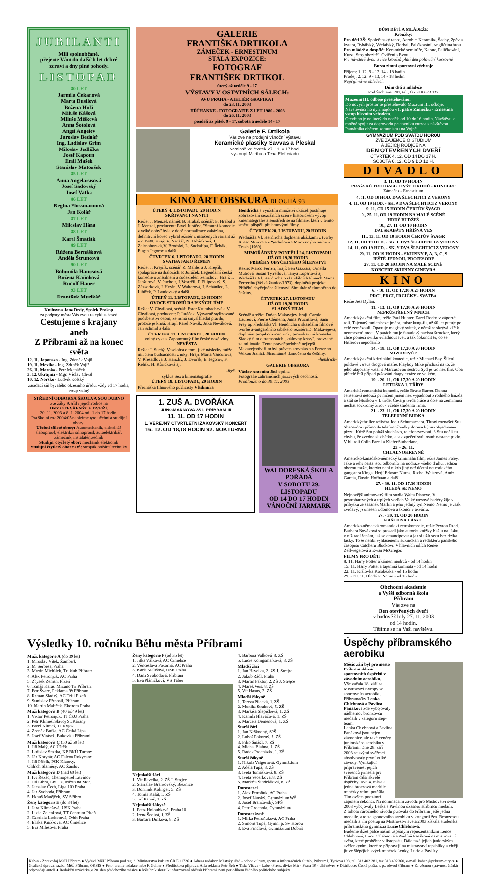JUBILANTI
Milí spoluobčané,
přejeme Vám do dalších let dobré zdraví a dny plné pohody.
LISTOPAD
80 LET
Jarmila Čekanová
Marta Dusilová
Božena Holá
Miluše Kášová
Miluše Míšková
Anna Šotolová
Angel Angelov
Jaroslav Bednář
Ing. Ladislav Grim
Miloslav Jedlička
Josef Kapoun
Emil Mašek
Stanislav Matoušek
85 LET
Anna Angelarasová
Josef Sadovský
Josef Vatka
86 LET
Regina Flossmannová
Jan Kolář
87 LET
Miloslav Hána
88 LET
Karel Šmatlák
89 LET
Růžena Bernášková
Anděla Štruncová
90 LET
Bohumila Hanusová
Božena Kaňoková
Rudolf Hauer
93 LET
František Muzikář
Knihovna Jana Drdy, Spolek Prokop
za podpory města Vás zvou na cyklus besed
Cestujeme s krajany
aneb
Z Příbrami až na konec světa
12. 11. Japonsko - Ing. Zdeněk Vojíř
19. 11. Mexiko - Ing. Zdeněk Vojíř
26. 11. Maroko - Petr Macháček
3. 12. Ukrajina - Mgr. Václav Chval
10. 12. Norsko - Ludvík Kolský
zasedací síň bývalého okresního úřadu, vždy od 17 hodin, vstup volný
STŘEDNÍ ODBORNÁ ŠKOLA A SOU DUBNO
zve žáky 9. tříd i jejich rodiče na
DNY OTEVŘENÝCH DVEŘÍ.
20. 11. 2003 a 8. 1. 2004 od 11 do 17 hodin.
Pro školní rok 2004/05 nabízíme tyto učební a studijní obory:
Učební tříleté obory: Automechanik, elektrikář slaboproud, elektrikář silnoproud, autoelektrikář, zámečník, instalatér, zedník
Studijní čtyřletý obor: mechanik elektronik
Studijní čtyřletý obor SOŠ: strojník požární techniky
GALERIE
FRANTIŠKA DRTIKOLA
ZÁMEČEK - ERNESTINUM
STÁLÁ EXPOZICE:
FOTOGRAF
FRANTIŠEK DRTIKOL
úterý až neděle 9 - 17
VÝSTAVY V OSTATNÍCH SÁLECH:
AVU PRAHA - ATELIÉR GRAFIKA I
do 23. 11. 2003
JIŘÍ HANKE - FOTOGRAFIE Z LET 1980 - 2003
do 26. 11. 2003
pondělí až pátek 9 - 17, sobota a neděle 14 - 17
Galerie F. Drtikola
Vás zve na prodejní vánoční výstavu
Keramické plastiky Savvas a Pleskal
vernisáž ve čtvrtek 27. 11. v 17 hod.
vystoupí Martha a Tena Elefteriadu
KINO ART OBSKURA DLOUHÁ 93
ÚTERÝ 4. LISTOPADU, 20 HODIN
SKŘIVÁNCI NA NITI
Režie: J. Menzel, námět: B. Hrabal, scénář: B. Hrabal a J. Menzel, producent: Pavel Juráček. "Smutná komedie z velké doby" byla v době normalizace zakázána, definitivní konec vybral režisér z natočených variant až v r. 1989. Hrají: V. Neckář, N. Urbánková, J. Zelenohorská, V. Brodský, L. Suchařípa, F. Řehák, Eugen Jegorov a další
ČTVRTEK 6. LISTOPADU, 20 HODIN
SVATBA JAKO ŘEMEN
Režie: J. Krejčík, scénář: Z. Mahler a J. Krejčík, spolupráce na dialozích: P. Juráček. Legendární česká komedie o znásilnění a podezřelém ženichovi. Hrají: I. Janžurová, V. Pucholt, J. Vostrčil, F. Filipovský, S. Zázvorková, J. Hrzán, V. Walterová, J. Schánilec, L. Libíček, P. Landovský a další
ÚTERÝ 11. LISTOPADU, 20 HODIN
OVOCE STROMŮ RAJSKÝCH JÍME
Režie: V. Chytilová, scénář: Ester Krumbachová a V. Chytilová, producent: P. Juráček. Výtvarně stylizované podobenství o tom, že nemá smysl hledat pravdu, protože je krutá. Hrají: Karel Novák, Jitka Nováková, Jan Schmid a další
ČTVRTEK 13. LISTOPADU, 20 HODIN
volný cyklus Zapomenutý film české nové vlny
NEVĚSTA
Režie: J. Suchý. Veselohra o tom, jaké následky může mít čtení budoucnosti z ruky. Hrají: Marta Vančurová, V. Křesadlová, J. Hanzlík, J. Dvořák, E. Jegorov, F. Řehák, H. Růžičková aj.
-fryš-
cyklus Sex a kinematografie
ÚTERÝ 18. LISTOPADU, 20 HODIN
Přednáška filmového publicisty Vladimíra
Hendricha s využitím množství ukázek postihuje zobrazování sexuálních scén v historickém vývoji kinematografie a soustředí se na filmaře, kteří v tomto směru přispěli přelomovými filmy.
ČTVRTEK 20. LISTOPADU, 20 HODIN
Přednáška Vl. Hendricha doplněná ukázkami z tvorby Russe Meyera a z Warholova a Morrisseyho snímku Trash (1969).
MIMOŘÁDNĚ V PONDĚLÍ 24. LISTOPADU
JIŽ OD 19,30 HODIN
PŘÍBĚHY OBYČEJNÉHO ŠÍLENSTVÍ
Režie: Marco Ferreri, hrají: Ben Gazzara, Ornella Mutiová, Susan Tyrrellová, Tanya Lopertová aj. Přednáška Vl. Hendricha o skandálních filmech Marca Ferreriho (Velká žranice/1973), doplněná projekcí Příběhů obyčejného šílenství. Simultánně tlumočeno do češtiny.
ČTVRTEK 27. LISTOPADU
JIŽ OD 19,30 HODIN
SLADKÝ FILM
Scénář a režie: Dušan Makavejev, hrají: Carole Laureová, Pierre Clémenti, Anna Prucnalová, Sami Frey aj. Přednáška Vl. Hendricha o skandální filmové tvorbě avantgardního srbského režiséra D. Makavejeva, doplněná projekcí excentricky provokativní komedie Sladký film o trampotách „královny krásy", provdané za milionáře. Tento pravděpodobně nejlepší Makavejevův film byl právem srovnáván s Ferreriho Velkou žranicí. Simultánně tlumočeno do češtiny.
-hendrich-
GALERIE OBSKURA
Václav Antonín: Jiná optika
Fotografie zahraničních jazzových osobností.
Prodlouženo do 30. 11. 2003
1. ZUŠ A. DVOŘÁKA
JUNGMANNOVA 351, PŘÍBRAM III
11. 11. OD 17 HODIN
1. VEŘEJNÝ ČTVRTLETNÍ ŽÁKOVSKÝ KONCERT
16. 12. OD 18,18 HODIN 92. NOKTURNO
WALDORFSKÁ ŠKOLA
POŘÁDÁ
V SOBOTU 29. LISTOPADU
OD 14 DO 17 HODIN
VÁNOČNÍ JARMARK
DŮM DĚTÍ A MLÁDEŽE
Kroužky:
Pro děti ZŠ: Společenský tanec, Aerobic, Keramika, Šachy, Zpěv a kytara, Rybářský, Včelařský, Florbal, Paličkování, Angličtina hrou
Pro mládež a dospělé: Keramické semináře, Karate, Paličkování, Kurz „Stop obezitě", Cvičení s Evou
Při návštěvě dvou a více kroužků platí děti poloviční kurzovné
Burza zimní sportovní výzbroje
Příjem: 1. 12. 9 - 13, 14 - 18 hodin
Prodej: 2. 12. 9 - 13, 14 - 18 hodin
Nepřijímáme oblečení.
Dům dětí a mládeže
Pod Šachtami 294, tel., fax 318 623 127
Muzeum III. odboje přestěhováno!
Do nových prostor se přestěhovalo Muzeum III. odboje. Návštěvníci ho nyní najdou v I. patře Zámečku - Ernestina, vstup hlavním vchodem.
Otevřeno je od úterý do neděle od 10 do 16 hodin. Návštěvu je možné spojit za doprovodu pracovníku muzea s návštěvou Památníku obětem komunismu na Vojně.
GYMNÁZIUM POD SVATOU HOROU
ZVE ZÁJEMCE O STUDIUM
A JEJICH RODIČE NA
DEN OTEVŘENÝCH DVEŘÍ
ČTVRTEK 4. 12. OD 14 DO 17 H.
SOBOTA 6. 12. OD 9 DO 12 H.
DIVADLO
3. 11. OD 19 HODIN
PRAŽSKÉ TRIO BASETOVÝCH ROHŮ - KONCERT
Zámeček - Ernestinum
4. 11. OD 10 HOD. DVA ŠLECHTICI Z VERONY
4. 11. OD 19 HOD. - SK. A DVA ŠLECHTICI Z VERONY
9. 11. OD 15 HODIN ČERTŮV ŠVAGR
9., 25. 11. OD 19 HODIN NA MALÉ SCÉNĚ
HRDÝ BUDŽEŠ
10., 27. 11. OD 10 HODIN
DALSKABÁTY HŘÍŠNÁ VES
11., 13. 11. OD 10 HODIN ČERTŮV ŠVAGR
12. 11. OD 19 HOD. - SK. C DVA ŠLECHTICI Z VERONY
14. 11. OD 19 HOD. - SK. V DVA ŠLECHTICI Z VERONY
20. 11. OD 19 HODIN - SKUPINY P, A, B, C, S
JEŠTĚ JEDNOU, PROFESORE
27. 11. OD 20 HODIN NA MALÉ SCÉNĚ
KONCERT SKUPINY GINEVRA
KINO
6. - 10. 11. OD 17,30 A 20 HODIN
PRCI, PRCI, PRCIČKY - SVATBA
Režie Jess Dylan.
11. - 13. 11. OD 17,30 A 20 HODIN
NEPRŮSTŘELNÝ MNICH
Americký akční film, režie Paul Hunter. Karel Roden v záporné roli. Tajemný mnich beze jména, mistr kung-fu, už 60 let putuje po celé zeměkouli. Opatruje magický svitek, v němž se skrývá klíč k neomezené moci. V patách mu je fanatický nacista Strucker, který chce pomocí svitku ovládnout svět, a tak dokončit to, co se Hitlerovi nepodařilo.
14. - 18. 11. OD 17,30 A 20 HODIN
MIZEROVÉ 2
Americký akční kriminální komedie, režie Michael Bay. Šílení poldové versus drogová mafie. Playboy Mike přichází na to, že jeho utajovaný vztah s Marcusovou sestrou Syd je víc než flirt. Oba přátelé řeší případ pašování drogy extáze ve velkém.
19. - 20. 11. OD 17,30 A 20 HODIN
LETUŠKA 1. TŘÍDY
Americká romantická komedie, režie Bruno Barret. Donna Jensenová netouží po ničem jiném než vypadnout z rodného hnízda a stát se letuškou v 1. třídě. Čeká ji tvrdá práce a dole na zemi musí nechat soukromý život - včetně studenta Tima.
21. - 23. 11. OD 17,30 A 20 HODIN
TELEFONNÍ BUDKA
Americký thriller režiséra Joela Schumachera. Tlustý roznašeč Stu Shepardovi přímo do telefonní budky donese kýmsi objednanou pizzu. Když Stu položí sluchátko, telefon zazvoní. A Stu udělá tu chybu, že zvedne sluchátko, a tak zpečetí svůj osud: nastane peklo. V hl. roli Colin Farell a Kiefer Sutherland.
23. - 26. 11.
CHLADNOKREVNĚ
Americko-kanadsko-německý kriminální film, režie James Foley. Jake a jeho parta jsou odborníci na podrazy všeho druhu. Jednou oberou muže, kterým není nikdo jiný než účetní neurotického gangstera Kinga. Hrají Edward Nurns, Rachel Weiszová, Andy Garcia, Dustin Hoffman a další
27. - 30. 11. OD 17,30 HODIN
HLEDÁ SE NEMO
Nejnovější animovaný film studia Walta Disneye. V pestrobarevných a teplých vodách Velké útesové bariéry žije v příbytku ze sasanek Marlin a jeho jediný syn Nemo. Nemo je však zvídavý, je unesen z domova a skončí v akváriu.
27. - 30. 11. OD 20 HODIN
KAŠLU NA LÁSKU
Americko-německá romantická retrokomedie, režie Peyton Reed. Barbara Nováková se prosadí jako autorka knížky Kašlu na lásku, v níž radí ženám, jak se emancipovat a jak si užít sexu bez rizika lásky. To se nelíbí vyhlášenému sukničkáři a redaktoru pánského časopisu Catcheru Blockovi. V hlavních rolích Renée Zellwegerová a Ewan McGregor.
FILMY PRO DĚTI
8. 11. Harry Potter a kámen mudrců - od 14 hodin
15. 11. Harry Potter a tajemná komnata - od 14 hodin
22. 11. Královka Koloběžka - od 15 hodin
29. - 30. 11. Hledá se Nemo - od 15 hodin
Obchodní akademie
a Vyšší odborná škola
Příbram
Vás zve na
Den otevřených dveří
v budově školy 27. 11. 2003
od 14 hodin.
Těšíme se na Vaši návštěvu.
Výsledky 10. ročníku Běhu města Příbrami
Muži, kategorie A (do 39 let)
1. Miroslav Vítek, Žamberk
2. M. Serbesa, Praha
3. Martin Michálek, Tri klub Příbram
4. Alex Petronjuk, AC Praha
5. Zbyšek Zeman, Plzeň
6. Tomáš Karas, Mizuno Tri Příbram
7. Petr Švarc, Reklama 99 Příbram
8. Roman Sladký, AC Trial Plzeň
9. Stanislav Přenosil, Příbram
10. Martin Maleček, Ekonom Praha
Muži kategorie B (40 až 49 let)
1. Viktor Petronjuk, TJ ČZU Praha
2. Petr Klimeš, Slavoj St. Kárany
3. Pavel Klimeš, TJ Kyjov
4. Zdeněk Bufka, AC Česká Lípa
5. Josef Vitásek, Buková u Příbrami
Muži kategorie C (50 až 59 let)
1. Jiří Malý, AC Úštěk
2. Ladislav Smitka, KP BKÚ Turnov
3. Ján Korytár, AC Falcon Rokycany
4. Jiří Příbík, PSK Klatovy,
Oldřich Slaměný, AC Žandov
Muži kategorie D (nad 60 let)
1. Ivo Řezáč, Chemopetrol Litvínov
2. Jiří Libra, LBC N. Město na Mor.
3. Jaroslav Čech, Liga 100 Praha
4. Jan Svoboda, Příbram
5. Hanuš Matějček, SV Stříbro
Ženy kategorie E (do 34 let)
1. Jana Klimešová, USK Praha
2. Lucie Zelenková, TT Centrum Plzeň
3. Gabriela Loskotová, Orbit Praha
4. Eliška Knížková, AC Čimelice
5. Eva Milesová, Praha
Ženy kategorie F (od 35 let)
1. Jitka Válková, AC Čimelice
2. Věnceslava Pokorná, AC Praha
3. Karla Mališová, USK Praha
4. Dana Svobodová, Příbram
5. Eva Pláničková, VS Tábor
Nejmladší žáci
1. Vít Havelka, 2. ZŠ J. Strejce
2. Stanislav Branžovský, Březnice
3. Dominik Kolinger, 5. ZŠ
4. Tomáš Kalát, 5. ZŠ
5. Jiří Hanuš, 3. ZŠ
Nejmladší žákyně
1. Petra Holoubková, Praha 10
2. Irena Šedivá, 1. ZŠ
3. Barbara Dufková, 8. ZŠ
4. Barbora Valková, 8. ZŠ
5. Lucie Königsmarková, 8. ZŠ
Mladší žáci
1. Jan Havelka, 2. ZŠ J. Strejce
2. Jakub Rádl, Praha
3. Martin Faktor, 2. ZŠ J. Strejce
4. Marek Veis, 8. ZŠ
5. Vít Hanus, 3. ZŠ
Mladší žákyně
1. Tereza Pilecká, 1. ZŠ
2. Monika Straková, 5. ZŠ
3. Markéta Slepičková, 1. ZŠ
4. Kamila Hlaváčová, 1. ZŠ
5. Marcela Demenová, 1. ZŠ
Starší žáci
1. Jan Neškodný, SPŠ
2. Luboš Pokorný, 3. ZŠ
3. Filip Šinágl, 7. ZŠ
4. Michal Blahna, 1. ZŠ
5. Radek Procházka, 1. ZŠ
Starší žákyně
1. Nikola Vaigertová, Gymnázium
2. Adéla Tupá, 8. ZŠ
3. Iveta Tomášková, 8. ZŠ
4. Iveta Večerková, 8. ZŠ
5. Markéta Šindelářová, 8. ZŠ
Dorostenci
1. Alex Petroňuk, AC Praha
2. Josef Lánský, Gymnázium WŠ
3. Josef Branžovský, SPŠ
4. Petr Chochola, Gymnázium
Dorostenkyně
1. Mirka Petroňuková, AC Praha
2. Simona Tupá, Gymn. p. Sv. Horou
3. Eva Fenclová, Gymnázium Dobříš
Úspěchy příbramského aerobiku
Měsíc září byl pro město Příbram sklizní sportovních úspěchů v závodním aerobiku.
Vše začalo 18. září na Mistrovství Evropy ve sportovním aerobiku. Příbramačky Lenka Chlebnová a Pavlína Panáková zde vybojovaly nádhernou bronzovou medaili v kategorii step-team.
Lenka Chlebnová a Pavlína Panáková jsou nejen závodnice, ale také trenéry juniorského aerobiku v Příbrami. Dne 28. září 2003 se svými svěřenci absolvovaly první velké závody. Vynikající připravenost jejich svěřenců přinesla pro Příbram další skvělé úspěchy. Dvě 4. místa a jedna bronzová medaile trenérky velmi potěšila. Tím ovšem podzimní zápolení nekončí. Na nominačním závodu pro Mistrovství světa 2003 vybojovaly Lenka s Pavlínou úžasnou stříbrnou medaili.
Z tohoto náročného závodu putovala do Příbrami ještě jedna medaile, a to ze sportovního aerobiku v kategorii žen. Bronzovou medaili a tím postup na Mistrovství světa 2003 získala studentka příbramského gymnázia Lucie Chlebnová.
Budeme držet palce našim úspěšným reprezentantkám Lence Chlebnové, Lucii Chlebnové a Pavlíně Panákové na mistrovství světa, které proběhne v listopadu. Dále také jejich juniorským svěřenkyním, které se připravují na mistrovství republiky a chtějí jít ve šlépějích svých trenérek Lenky, Lucie a Pavlíny.
Kahan - Zpravodaj MěÚ Příbram ● Vydává MěÚ Příbram pod reg. č. Ministerstva kultury ČR E 11726 ● Adresa redakce: Městský úřad - odbor kultury, sportu a informačních služeb, Příbram I, Tyršova 108, tel. 318 402 281, fax 318 402 360, e-mail: kahan@pribram-city.cz ● Grafická úprava, sazba: MěÚ Příbram, OKSIS ● Foto: archiv redakce nebo F. Gahler ● Předtisková příprava: Alfa reklama Petr Šefr ● Tisk: Vltava - Labe - Press, divize Mír - Praha 10 - Uhříněves ● Distribuce: Česká pošta, s. p., obvod Příbram ● Za věcnou správnost článků odpovídají autoři ● Redakční uzávěrka je 20. den předchozího měsíce ● Měsíčník slouží k informování občanů Příbrami, není periodikem žádného politického subjektu